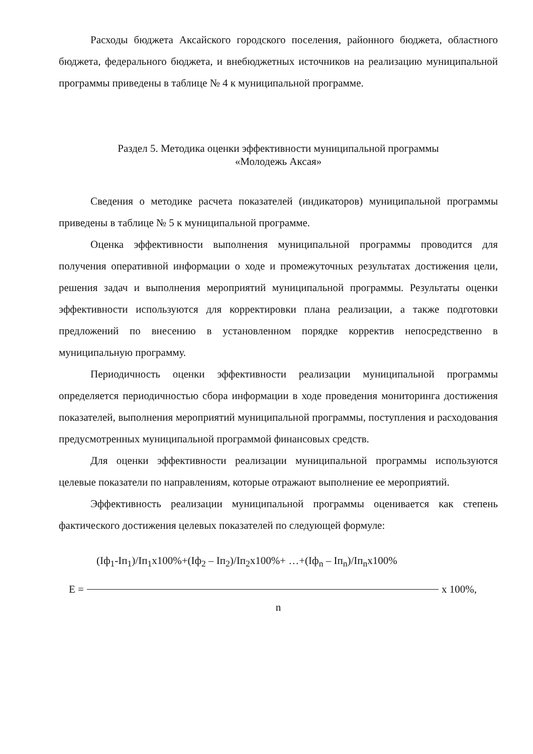Расходы бюджета Аксайского городского поселения, районного бюджета, областного бюджета, федерального бюджета, и внебюджетных источников на реализацию муниципальной программы приведены в таблице № 4 к муниципальной программе.
Раздел 5. Методика оценки эффективности муниципальной программы
«Молодежь Аксая»
Сведения о методике расчета показателей (индикаторов) муниципальной программы приведены в таблице № 5 к муниципальной программе.
Оценка эффективности выполнения муниципальной программы проводится для получения оперативной информации о ходе и промежуточных результатах достижения цели, решения задач и выполнения мероприятий муниципальной программы. Результаты оценки эффективности используются для корректировки плана реализации, а также подготовки предложений по внесению в установленном порядке корректив непосредственно в муниципальную программу.
Периодичность оценки эффективности реализации муниципальной программы определяется периодичностью сбора информации в ходе проведения мониторинга достижения показателей, выполнения мероприятий муниципальной программы, поступления и расходования предусмотренных муниципальной программой финансовых средств.
Для оценки эффективности реализации муниципальной программы используются целевые показатели по направлениям, которые отражают выполнение ее мероприятий.
Эффективность реализации муниципальной программы оценивается как степень фактического достижения целевых показателей по следующей формуле:
(Iф<sub>1</sub>-Iп<sub>1</sub>)/Iп<sub>1</sub>x100%+(Iф<sub>2</sub> – Iп<sub>2</sub>)/Iп<sub>2</sub>x100%+ …+(Iф<sub>n</sub> – Iп<sub>n</sub>)/Iп<sub>n</sub>x100%
E = x 100%,
n